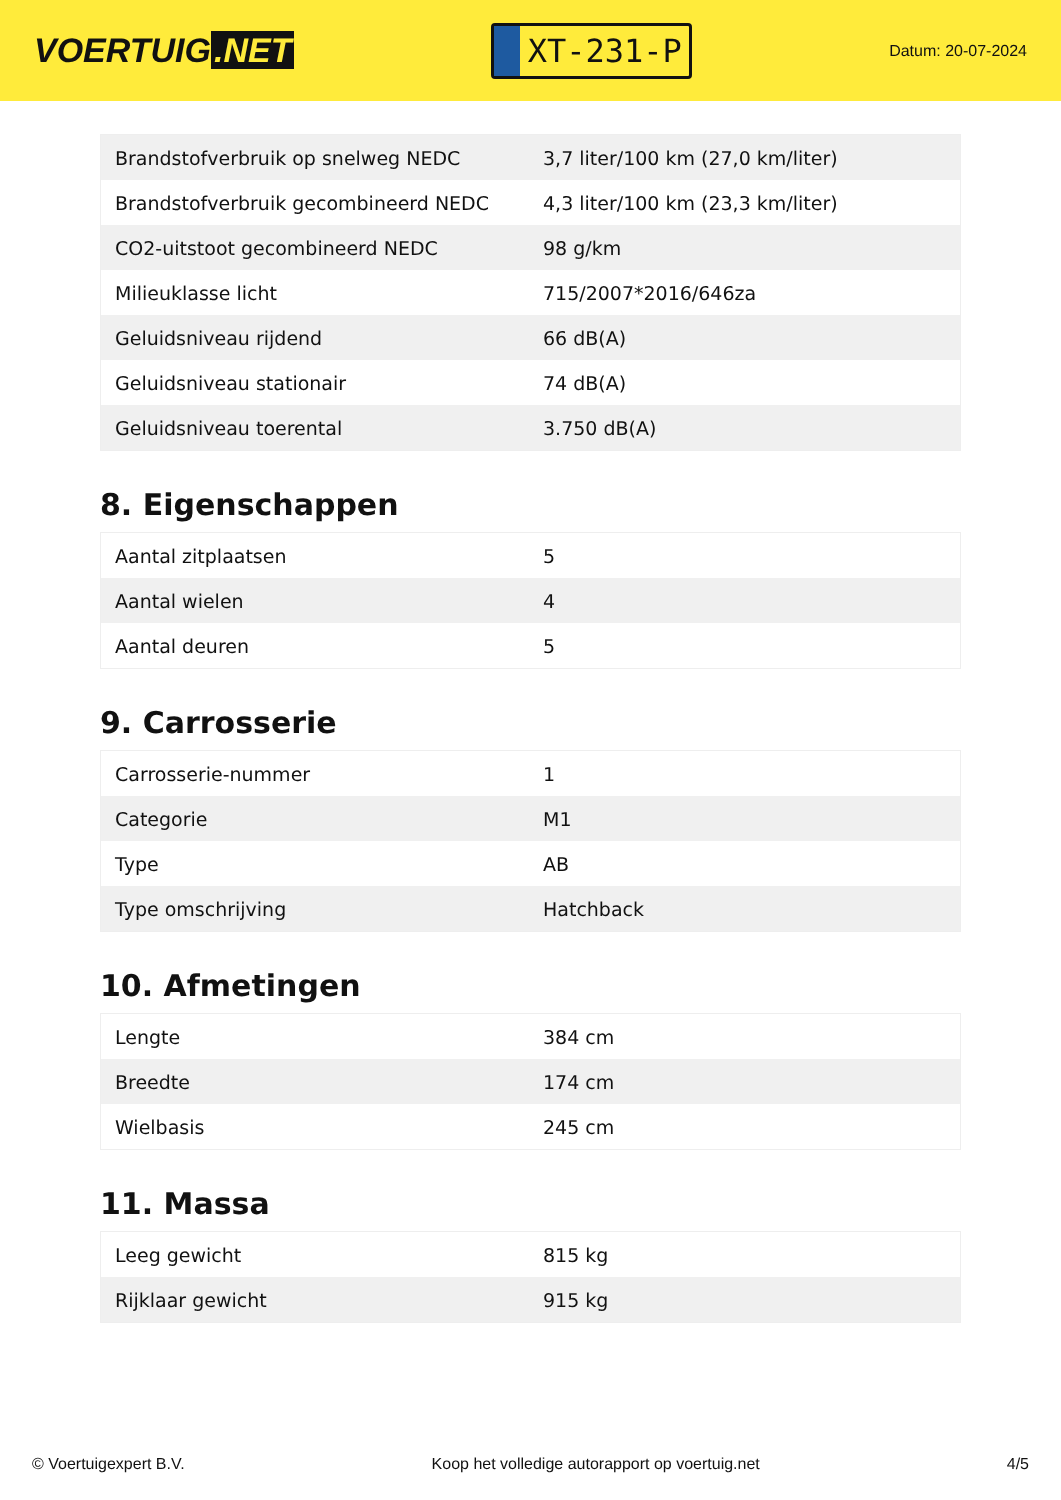VOERTUIG.NET
XT-231-P
Datum: 20-07-2024
| Brandstofverbruik op snelweg NEDC | 3,7 liter/100 km (27,0 km/liter) |
| Brandstofverbruik gecombineerd NEDC | 4,3 liter/100 km (23,3 km/liter) |
| CO2-uitstoot gecombineerd NEDC | 98 g/km |
| Milieuklasse licht | 715/2007*2016/646za |
| Geluidsniveau rijdend | 66 dB(A) |
| Geluidsniveau stationair | 74 dB(A) |
| Geluidsniveau toerental | 3.750 dB(A) |
8. Eigenschappen
| Aantal zitplaatsen | 5 |
| Aantal wielen | 4 |
| Aantal deuren | 5 |
9. Carrosserie
| Carrosserie-nummer | 1 |
| Categorie | M1 |
| Type | AB |
| Type omschrijving | Hatchback |
10. Afmetingen
| Lengte | 384 cm |
| Breedte | 174 cm |
| Wielbasis | 245 cm |
11. Massa
| Leeg gewicht | 815 kg |
| Rijklaar gewicht | 915 kg |
© Voertuigexpert B.V. Koop het volledige autorapport op voertuig.net 4/5